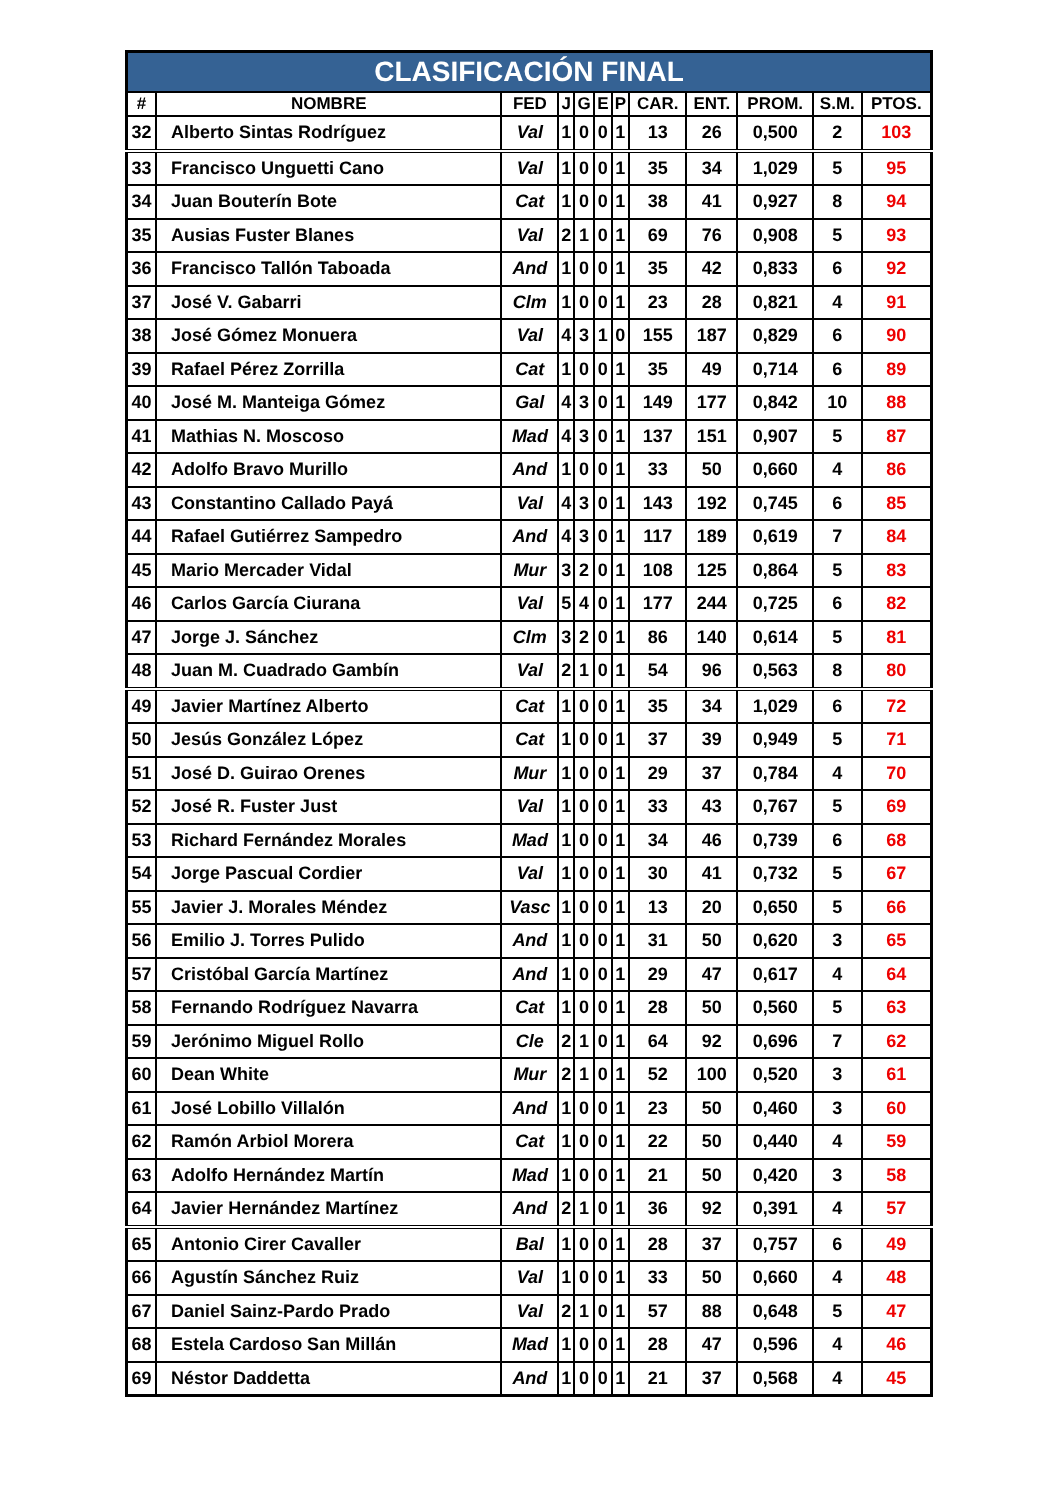| CLASIFICACIÓN FINAL | | | | | | | | | | | |
| --- | --- | --- | --- | --- | --- | --- | --- | --- | --- | --- | --- |
| # | NOMBRE | FED | J | G | E | P | CAR. | ENT. | PROM. | S.M. | PTOS. |
| 32 | Alberto Sintas Rodríguez | Val | 1 | 0 | 0 | 1 | 13 | 26 | 0,500 | 2 | 103 |
| 33 | Francisco Unguetti Cano | Val | 1 | 0 | 0 | 1 | 35 | 34 | 1,029 | 5 | 95 |
| 34 | Juan Bouterín Bote | Cat | 1 | 0 | 0 | 1 | 38 | 41 | 0,927 | 8 | 94 |
| 35 | Ausias Fuster Blanes | Val | 2 | 1 | 0 | 1 | 69 | 76 | 0,908 | 5 | 93 |
| 36 | Francisco Tallón Taboada | And | 1 | 0 | 0 | 1 | 35 | 42 | 0,833 | 6 | 92 |
| 37 | José V. Gabarri | Clm | 1 | 0 | 0 | 1 | 23 | 28 | 0,821 | 4 | 91 |
| 38 | José Gómez Monuera | Val | 4 | 3 | 1 | 0 | 155 | 187 | 0,829 | 6 | 90 |
| 39 | Rafael Pérez Zorrilla | Cat | 1 | 0 | 0 | 1 | 35 | 49 | 0,714 | 6 | 89 |
| 40 | José M. Manteiga Gómez | Gal | 4 | 3 | 0 | 1 | 149 | 177 | 0,842 | 10 | 88 |
| 41 | Mathias N. Moscoso | Mad | 4 | 3 | 0 | 1 | 137 | 151 | 0,907 | 5 | 87 |
| 42 | Adolfo Bravo Murillo | And | 1 | 0 | 0 | 1 | 33 | 50 | 0,660 | 4 | 86 |
| 43 | Constantino Callado Payá | Val | 4 | 3 | 0 | 1 | 143 | 192 | 0,745 | 6 | 85 |
| 44 | Rafael Gutiérrez Sampedro | And | 4 | 3 | 0 | 1 | 117 | 189 | 0,619 | 7 | 84 |
| 45 | Mario Mercader Vidal | Mur | 3 | 2 | 0 | 1 | 108 | 125 | 0,864 | 5 | 83 |
| 46 | Carlos García Ciurana | Val | 5 | 4 | 0 | 1 | 177 | 244 | 0,725 | 6 | 82 |
| 47 | Jorge J. Sánchez | Clm | 3 | 2 | 0 | 1 | 86 | 140 | 0,614 | 5 | 81 |
| 48 | Juan M. Cuadrado Gambín | Val | 2 | 1 | 0 | 1 | 54 | 96 | 0,563 | 8 | 80 |
| 49 | Javier Martínez Alberto | Cat | 1 | 0 | 0 | 1 | 35 | 34 | 1,029 | 6 | 72 |
| 50 | Jesús González López | Cat | 1 | 0 | 0 | 1 | 37 | 39 | 0,949 | 5 | 71 |
| 51 | José D. Guirao Orenes | Mur | 1 | 0 | 0 | 1 | 29 | 37 | 0,784 | 4 | 70 |
| 52 | José R. Fuster Just | Val | 1 | 0 | 0 | 1 | 33 | 43 | 0,767 | 5 | 69 |
| 53 | Richard Fernández Morales | Mad | 1 | 0 | 0 | 1 | 34 | 46 | 0,739 | 6 | 68 |
| 54 | Jorge Pascual Cordier | Val | 1 | 0 | 0 | 1 | 30 | 41 | 0,732 | 5 | 67 |
| 55 | Javier J. Morales Méndez | Vasc | 1 | 0 | 0 | 1 | 13 | 20 | 0,650 | 5 | 66 |
| 56 | Emilio J. Torres Pulido | And | 1 | 0 | 0 | 1 | 31 | 50 | 0,620 | 3 | 65 |
| 57 | Cristóbal García Martínez | And | 1 | 0 | 0 | 1 | 29 | 47 | 0,617 | 4 | 64 |
| 58 | Fernando Rodríguez Navarra | Cat | 1 | 0 | 0 | 1 | 28 | 50 | 0,560 | 5 | 63 |
| 59 | Jerónimo Miguel Rollo | Cle | 2 | 1 | 0 | 1 | 64 | 92 | 0,696 | 7 | 62 |
| 60 | Dean White | Mur | 2 | 1 | 0 | 1 | 52 | 100 | 0,520 | 3 | 61 |
| 61 | José Lobillo Villalón | And | 1 | 0 | 0 | 1 | 23 | 50 | 0,460 | 3 | 60 |
| 62 | Ramón Arbiol Morera | Cat | 1 | 0 | 0 | 1 | 22 | 50 | 0,440 | 4 | 59 |
| 63 | Adolfo Hernández Martín | Mad | 1 | 0 | 0 | 1 | 21 | 50 | 0,420 | 3 | 58 |
| 64 | Javier Hernández Martínez | And | 2 | 1 | 0 | 1 | 36 | 92 | 0,391 | 4 | 57 |
| 65 | Antonio Cirer Cavaller | Bal | 1 | 0 | 0 | 1 | 28 | 37 | 0,757 | 6 | 49 |
| 66 | Agustín Sánchez Ruiz | Val | 1 | 0 | 0 | 1 | 33 | 50 | 0,660 | 4 | 48 |
| 67 | Daniel Sainz-Pardo Prado | Val | 2 | 1 | 0 | 1 | 57 | 88 | 0,648 | 5 | 47 |
| 68 | Estela Cardoso San Millán | Mad | 1 | 0 | 0 | 1 | 28 | 47 | 0,596 | 4 | 46 |
| 69 | Néstor Daddetta | And | 1 | 0 | 0 | 1 | 21 | 37 | 0,568 | 4 | 45 |